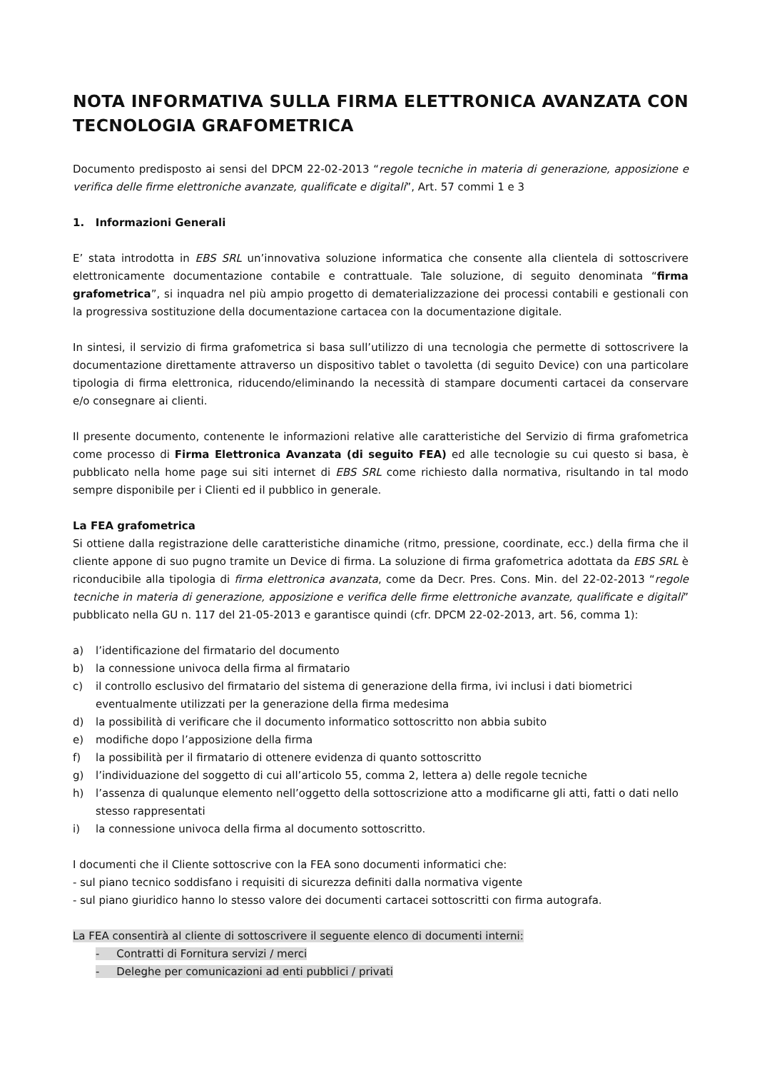NOTA INFORMATIVA SULLA FIRMA ELETTRONICA AVANZATA CON TECNOLOGIA GRAFOMETRICA
Documento predisposto ai sensi del DPCM 22-02-2013 “regole tecniche in materia di generazione, apposizione e verifica delle firme elettroniche avanzate, qualificate e digitali”, Art. 57 commi 1 e 3
1. Informazioni Generali
E’ stata introdotta in EBS SRL un’innovativa soluzione informatica che consente alla clientela di sottoscrivere elettronicamente documentazione contabile e contrattuale. Tale soluzione, di seguito denominata “firma grafometrica”, si inquadra nel più ampio progetto di dematerializzazione dei processi contabili e gestionali con la progressiva sostituzione della documentazione cartacea con la documentazione digitale.
In sintesi, il servizio di firma grafometrica si basa sull’utilizzo di una tecnologia che permette di sottoscrivere la documentazione direttamente attraverso un dispositivo tablet o tavoletta (di seguito Device) con una particolare tipologia di firma elettronica, riducendo/eliminando la necessità di stampare documenti cartacei da conservare e/o consegnare ai clienti.
Il presente documento, contenente le informazioni relative alle caratteristiche del Servizio di firma grafometrica come processo di Firma Elettronica Avanzata (di seguito FEA) ed alle tecnologie su cui questo si basa, è pubblicato nella home page sui siti internet di EBS SRL come richiesto dalla normativa, risultando in tal modo sempre disponibile per i Clienti ed il pubblico in generale.
La FEA grafometrica
Si ottiene dalla registrazione delle caratteristiche dinamiche (ritmo, pressione, coordinate, ecc.) della firma che il cliente appone di suo pugno tramite un Device di firma. La soluzione di firma grafometrica adottata da EBS SRL è riconducibile alla tipologia di firma elettronica avanzata, come da Decr. Pres. Cons. Min. del 22-02-2013 “regole tecniche in materia di generazione, apposizione e verifica delle firme elettroniche avanzate, qualificate e digitali” pubblicato nella GU n. 117 del 21-05-2013 e garantisce quindi (cfr. DPCM 22-02-2013, art. 56, comma 1):
a) l’identificazione del firmatario del documento
b) la connessione univoca della firma al firmatario
c) il controllo esclusivo del firmatario del sistema di generazione della firma, ivi inclusi i dati biometrici eventualmente utilizzati per la generazione della firma medesima
d) la possibilità di verificare che il documento informatico sottoscritto non abbia subito
e) modifiche dopo l’apposizione della firma
f) la possibilità per il firmatario di ottenere evidenza di quanto sottoscritto
g) l’individuazione del soggetto di cui all’articolo 55, comma 2, lettera a) delle regole tecniche
h) l’assenza di qualunque elemento nell’oggetto della sottoscrizione atto a modificarne gli atti, fatti o dati nello stesso rappresentati
i) la connessione univoca della firma al documento sottoscritto.
I documenti che il Cliente sottoscrive con la FEA sono documenti informatici che:
- sul piano tecnico soddisfano i requisiti di sicurezza definiti dalla normativa vigente
- sul piano giuridico hanno lo stesso valore dei documenti cartacei sottoscritti con firma autografa.
La FEA consentirà al cliente di sottoscrivere il seguente elenco di documenti interni:
- Contratti di Fornitura servizi / merci
- Deleghe per comunicazioni ad enti pubblici / privati